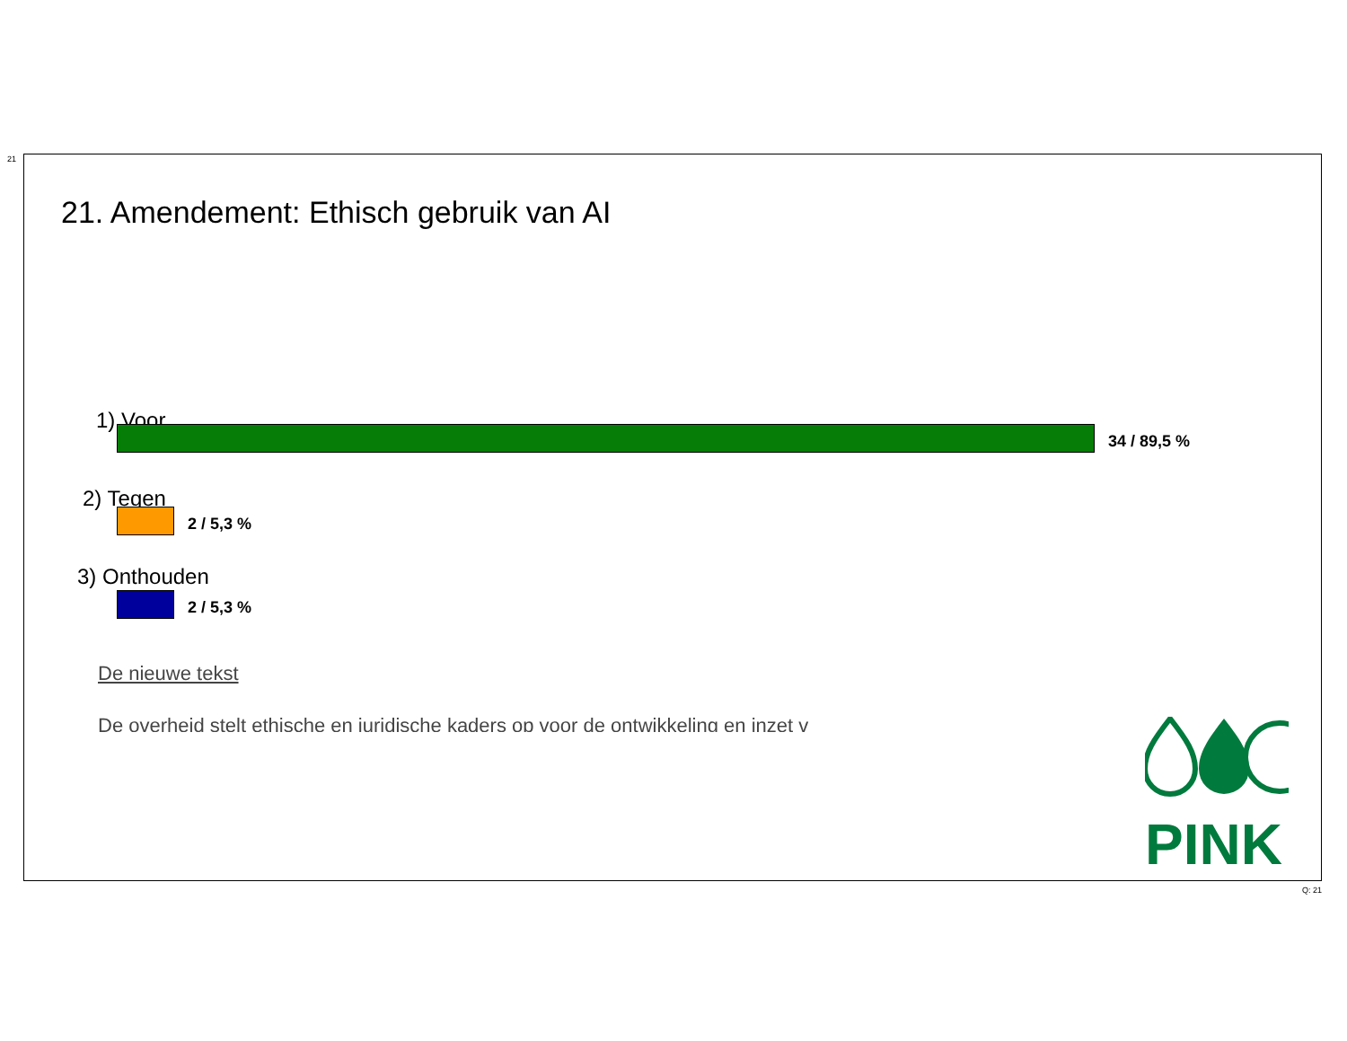21
21. Amendement: Ethisch gebruik van AI
1) Voor
34 / 89,5 %
2) Tegen
2 / 5,3 %
3) Onthouden
2 / 5,3 %
De nieuwe tekst
De overheid stelt ethische en juridische kaders op voor de ontwikkeling en inzet v
PINK
Q: 21